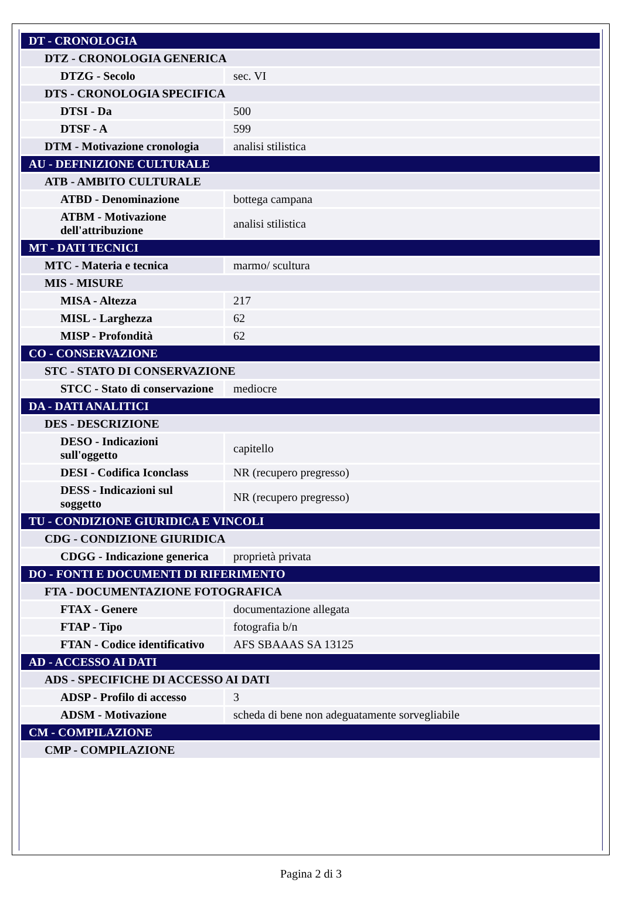| DT - CRONOLOGIA | |
| DTZ - CRONOLOGIA GENERICA | |
| DTZG - Secolo | sec. VI |
| DTS - CRONOLOGIA SPECIFICA | |
| DTSI - Da | 500 |
| DTSF - A | 599 |
| DTM - Motivazione cronologia | analisi stilistica |
| AU - DEFINIZIONE CULTURALE | |
| ATB - AMBITO CULTURALE | |
| ATBD - Denominazione | bottega campana |
| ATBM - Motivazione dell'attribuzione | analisi stilistica |
| MT - DATI TECNICI | |
| MTC - Materia e tecnica | marmo/ scultura |
| MIS - MISURE | |
| MISA - Altezza | 217 |
| MISL - Larghezza | 62 |
| MISP - Profondità | 62 |
| CO - CONSERVAZIONE | |
| STC - STATO DI CONSERVAZIONE | |
| STCC - Stato di conservazione | mediocre |
| DA - DATI ANALITICI | |
| DES - DESCRIZIONE | |
| DESO - Indicazioni sull'oggetto | capitello |
| DESI - Codifica Iconclass | NR (recupero pregresso) |
| DESS - Indicazioni sul soggetto | NR (recupero pregresso) |
| TU - CONDIZIONE GIURIDICA E VINCOLI | |
| CDG - CONDIZIONE GIURIDICA | |
| CDGG - Indicazione generica | proprietà privata |
| DO - FONTI E DOCUMENTI DI RIFERIMENTO | |
| FTA - DOCUMENTAZIONE FOTOGRAFICA | |
| FTAX - Genere | documentazione allegata |
| FTAP - Tipo | fotografia b/n |
| FTAN - Codice identificativo | AFS SBAAAS SA 13125 |
| AD - ACCESSO AI DATI | |
| ADS - SPECIFICHE DI ACCESSO AI DATI | |
| ADSP - Profilo di accesso | 3 |
| ADSM - Motivazione | scheda di bene non adeguatamente sorvegliabile |
| CM - COMPILAZIONE | |
| CMP - COMPILAZIONE | |
Pagina 2 di 3